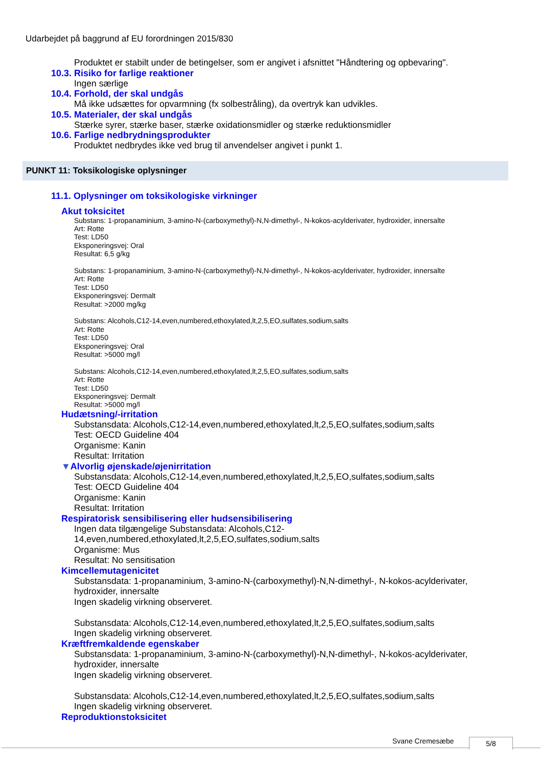Udarbejdet på baggrund af EU forordningen 2015/830
Produktet er stabilt under de betingelser, som er angivet i afsnittet "Håndtering og opbevaring".
10.3. Risiko for farlige reaktioner
Ingen særlige
10.4. Forhold, der skal undgås
Må ikke udsættes for opvarmning (fx solbestråling), da overtryk kan udvikles.
10.5. Materialer, der skal undgås
Stærke syrer, stærke baser, stærke oxidationsmidler og stærke reduktionsmidler
10.6. Farlige nedbrydningsprodukter
Produktet nedbrydes ikke ved brug til anvendelser angivet i punkt 1.
PUNKT 11: Toksikologiske oplysninger
11.1. Oplysninger om toksikologiske virkninger
Akut toksicitet
Substans: 1-propanaminium, 3-amino-N-(carboxymethyl)-N,N-dimethyl-, N-kokos-acylderivater, hydroxider, innersalte
Art: Rotte
Test: LD50
Eksponeringsvej: Oral
Resultat: 6,5 g/kg
Substans: 1-propanaminium, 3-amino-N-(carboxymethyl)-N,N-dimethyl-, N-kokos-acylderivater, hydroxider, innersalte
Art: Rotte
Test: LD50
Eksponeringsvej: Dermalt
Resultat: >2000 mg/kg
Substans: Alcohols,C12-14,even,numbered,ethoxylated,lt,2,5,EO,sulfates,sodium,salts
Art: Rotte
Test: LD50
Eksponeringsvej: Oral
Resultat: >5000 mg/l
Substans: Alcohols,C12-14,even,numbered,ethoxylated,lt,2,5,EO,sulfates,sodium,salts
Art: Rotte
Test: LD50
Eksponeringsvej: Dermalt
Resultat: >5000 mg/l
Hudætsning/-irritation
Substansdata: Alcohols,C12-14,even,numbered,ethoxylated,lt,2,5,EO,sulfates,sodium,salts
Test: OECD Guideline 404
Organisme: Kanin
Resultat: Irritation
▼Alvorlig øjenskade/øjenirritation
Substansdata: Alcohols,C12-14,even,numbered,ethoxylated,lt,2,5,EO,sulfates,sodium,salts
Test: OECD Guideline 404
Organisme: Kanin
Resultat: Irritation
Respiratorisk sensibilisering eller hudsensibilisering
Ingen data tilgængelige Substansdata: Alcohols,C12-
14,even,numbered,ethoxylated,lt,2,5,EO,sulfates,sodium,salts
Organisme: Mus
Resultat: No sensitisation
Kimcellemutagenicitet
Substansdata: 1-propanaminium, 3-amino-N-(carboxymethyl)-N,N-dimethyl-, N-kokos-acylderivater,
hydroxider, innersalte
Ingen skadelig virkning observeret.
Substansdata: Alcohols,C12-14,even,numbered,ethoxylated,lt,2,5,EO,sulfates,sodium,salts
Ingen skadelig virkning observeret.
Kræftfremkaldende egenskaber
Substansdata: 1-propanaminium, 3-amino-N-(carboxymethyl)-N,N-dimethyl-, N-kokos-acylderivater,
hydroxider, innersalte
Ingen skadelig virkning observeret.
Substansdata: Alcohols,C12-14,even,numbered,ethoxylated,lt,2,5,EO,sulfates,sodium,salts
Ingen skadelig virkning observeret.
Reproduktionstoksicitet
Svane Cremesæbe 5/8